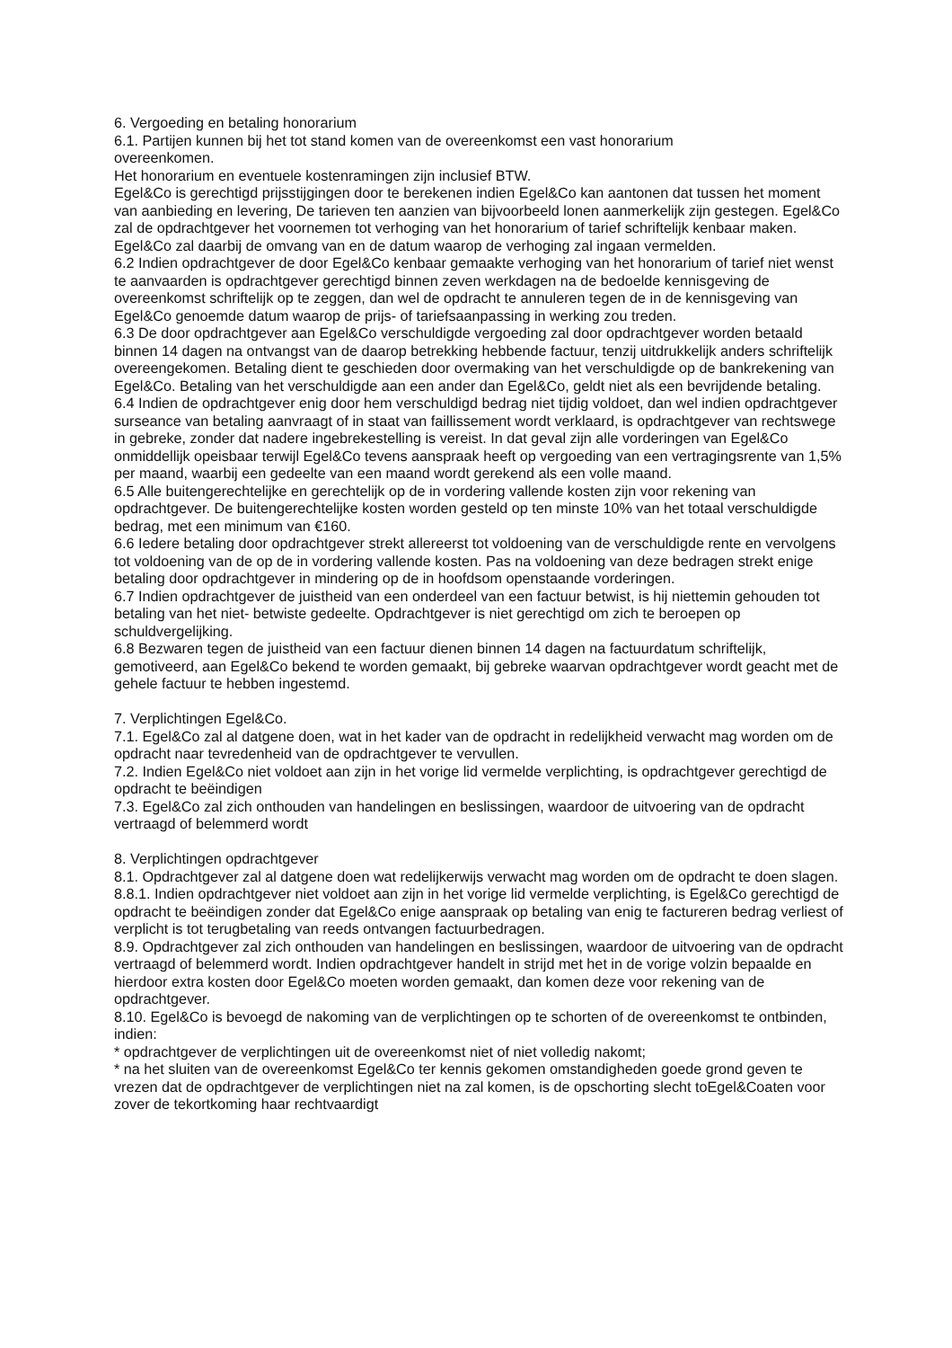6. Vergoeding en betaling honorarium
6.1. Partijen kunnen bij het tot stand komen van de overeenkomst een vast honorarium
overeenkomen.
Het honorarium en eventuele kostenramingen zijn inclusief BTW.
Egel&Co is gerechtigd prijsstijgingen door te berekenen indien Egel&Co kan aantonen dat tussen het moment van aanbieding en levering, De tarieven ten aanzien van bijvoorbeeld lonen aanmerkelijk zijn gestegen. Egel&Co zal de opdrachtgever het voornemen tot verhoging van het honorarium of tarief schriftelijk kenbaar maken. Egel&Co zal daarbij de omvang van en de datum waarop de verhoging zal ingaan vermelden.
6.2 Indien opdrachtgever de door Egel&Co kenbaar gemaakte verhoging van het honorarium of tarief niet wenst te aanvaarden is opdrachtgever gerechtigd binnen zeven werkdagen na de bedoelde kennisgeving de overeenkomst schriftelijk op te zeggen, dan wel de opdracht te annuleren tegen de in de kennisgeving van Egel&Co genoemde datum waarop de prijs- of tariefsaanpassing in werking zou treden.
6.3 De door opdrachtgever aan Egel&Co verschuldigde vergoeding zal door opdrachtgever worden betaald binnen 14 dagen na ontvangst van de daarop betrekking hebbende factuur, tenzij uitdrukkelijk anders schriftelijk overeengekomen. Betaling dient te geschieden door overmaking van het verschuldigde op de bankrekening van Egel&Co. Betaling van het verschuldigde aan een ander dan Egel&Co, geldt niet als een bevrijdende betaling.
6.4 Indien de opdrachtgever enig door hem verschuldigd bedrag niet tijdig voldoet, dan wel indien opdrachtgever surseance van betaling aanvraagt of in staat van faillissement wordt verklaard, is opdrachtgever van rechtswege in gebreke, zonder dat nadere ingebrekestelling is vereist. In dat geval zijn alle vorderingen van Egel&Co onmiddellijk opeisbaar terwijl Egel&Co tevens aanspraak heeft op vergoeding van een vertragingsrente van 1,5% per maand, waarbij een gedeelte van een maand wordt gerekend als een volle maand.
6.5 Alle buitengerechtelijke en gerechtelijk op de in vordering vallende kosten zijn voor rekening van opdrachtgever. De buitengerechtelijke kosten worden gesteld op ten minste 10% van het totaal verschuldigde bedrag, met een minimum van €160.
6.6 Iedere betaling door opdrachtgever strekt allereerst tot voldoening van de verschuldigde rente en vervolgens tot voldoening van de op de in vordering vallende kosten. Pas na voldoening van deze bedragen strekt enige betaling door opdrachtgever in mindering op de in hoofdsom openstaande vorderingen.
6.7 Indien opdrachtgever de juistheid van een onderdeel van een factuur betwist, is hij niettemin gehouden tot betaling van het niet- betwiste gedeelte. Opdrachtgever is niet gerechtigd om zich te beroepen op schuldvergelijking.
6.8 Bezwaren tegen de juistheid van een factuur dienen binnen 14 dagen na factuurdatum schriftelijk, gemotiveerd, aan Egel&Co bekend te worden gemaakt, bij gebreke waarvan opdrachtgever wordt geacht met de gehele factuur te hebben ingestemd.
7. Verplichtingen Egel&Co.
7.1. Egel&Co zal al datgene doen, wat in het kader van de opdracht in redelijkheid verwacht mag worden om de opdracht naar tevredenheid van de opdrachtgever te vervullen.
7.2. Indien Egel&Co niet voldoet aan zijn in het vorige lid vermelde verplichting, is opdrachtgever gerechtigd de opdracht te beëindigen
7.3. Egel&Co zal zich onthouden van handelingen en beslissingen, waardoor de uitvoering van de opdracht vertraagd of belemmerd wordt
8. Verplichtingen opdrachtgever
8.1. Opdrachtgever zal al datgene doen wat redelijkerwijs verwacht mag worden om de opdracht te doen slagen.
8.8.1. Indien opdrachtgever niet voldoet aan zijn in het vorige lid vermelde verplichting, is Egel&Co gerechtigd de opdracht te beëindigen zonder dat Egel&Co enige aanspraak op betaling van enig te factureren bedrag verliest of verplicht is tot terugbetaling van reeds ontvangen factuurbedragen.
8.9. Opdrachtgever zal zich onthouden van handelingen en beslissingen, waardoor de uitvoering van de opdracht vertraagd of belemmerd wordt. Indien opdrachtgever handelt in strijd met het in de vorige volzin bepaalde en hierdoor extra kosten door Egel&Co moeten worden gemaakt, dan komen deze voor rekening van de opdrachtgever.
8.10. Egel&Co is bevoegd de nakoming van de verplichtingen op te schorten of de overeenkomst te ontbinden, indien:
* opdrachtgever de verplichtingen uit de overeenkomst niet of niet volledig nakomt;
* na het sluiten van de overeenkomst Egel&Co ter kennis gekomen omstandigheden goede grond geven te vrezen dat de opdrachtgever de verplichtingen niet na zal komen, is de opschorting slecht toEgel&Coaten voor zover de tekortkoming haar rechtvaardigt